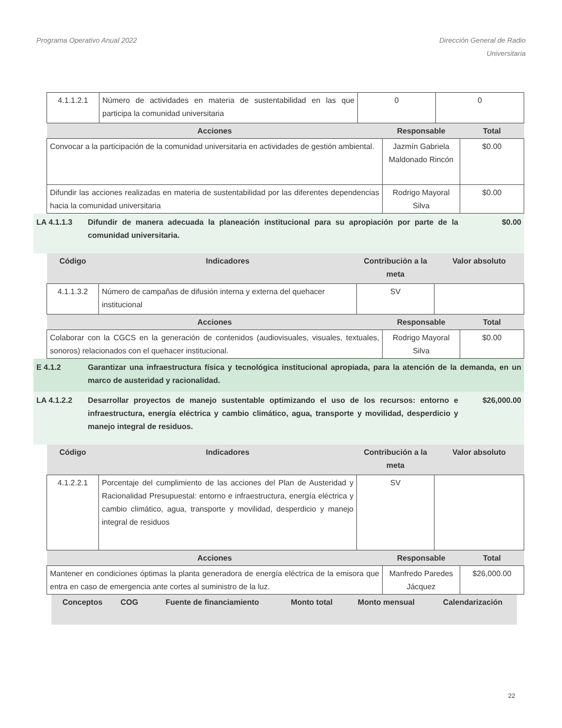Programa Operativo Anual 2022 Dirección General de Radio
Universitaria
| 4.1.1.2.1 | Número de actividades en materia de sustentabilidad en las que participa la comunidad universitaria | 0 | 0 |
| Acciones | Responsable | Total |
| --- | --- | --- |
| Convocar a la participación de la comunidad universitaria en actividades de gestión ambiental. | Jazmín Gabriela Maldonado Rincón | $0.00 |
| Difundir las acciones realizadas en materia de sustentabilidad por las diferentes dependencias hacia la comunidad universitaria | Rodrigo Mayoral Silva | $0.00 |
LA 4.1.1.3 Difundir de manera adecuada la planeación institucional para su apropiación por parte de la comunidad universitaria.
$0.00
| Código | Indicadores | Contribución a la meta | Valor absoluto |
| --- | --- | --- | --- |
| 4.1.1.3.2 | Número de campañas de difusión interna y externa del quehacer institucional | SV | |
| Acciones | Responsable | Total |
| --- | --- | --- |
| Colaborar con la CGCS en la generación de contenidos (audiovisuales, visuales, textuales, sonoros) relacionados con el quehacer institucional. | Rodrigo Mayoral Silva | $0.00 |
E 4.1.2 Garantizar una infraestructura física y tecnológica institucional apropiada, para la atención de la demanda, en un marco de austeridad y racionalidad.
LA 4.1.2.2 Desarrollar proyectos de manejo sustentable optimizando el uso de los recursos: entorno e infraestructura, energía eléctrica y cambio climático, agua, transporte y movilidad, desperdicio y manejo integral de residuos.
$26,000.00
| Código | Indicadores | Contribución a la meta | Valor absoluto |
| --- | --- | --- | --- |
| 4.1.2.2.1 | Porcentaje del cumplimiento de las acciones del Plan de Austeridad y Racionalidad Presupuestal: entorno e infraestructura, energía eléctrica y cambio climático, agua, transporte y movilidad, desperdicio y manejo integral de residuos | SV | |
| Acciones | Responsable | Total |
| --- | --- | --- |
| Mantener en condiciones óptimas la planta generadora de energía eléctrica de la emisora que entra en caso de emergencia ante cortes al suministro de la luz. | Manfredo Paredes Jácquez | $26,000.00 |
| Conceptos | COG | Fuente de financiamiento | Monto total | Monto mensual | Calendarización |
| --- | --- | --- | --- | --- | --- |
22